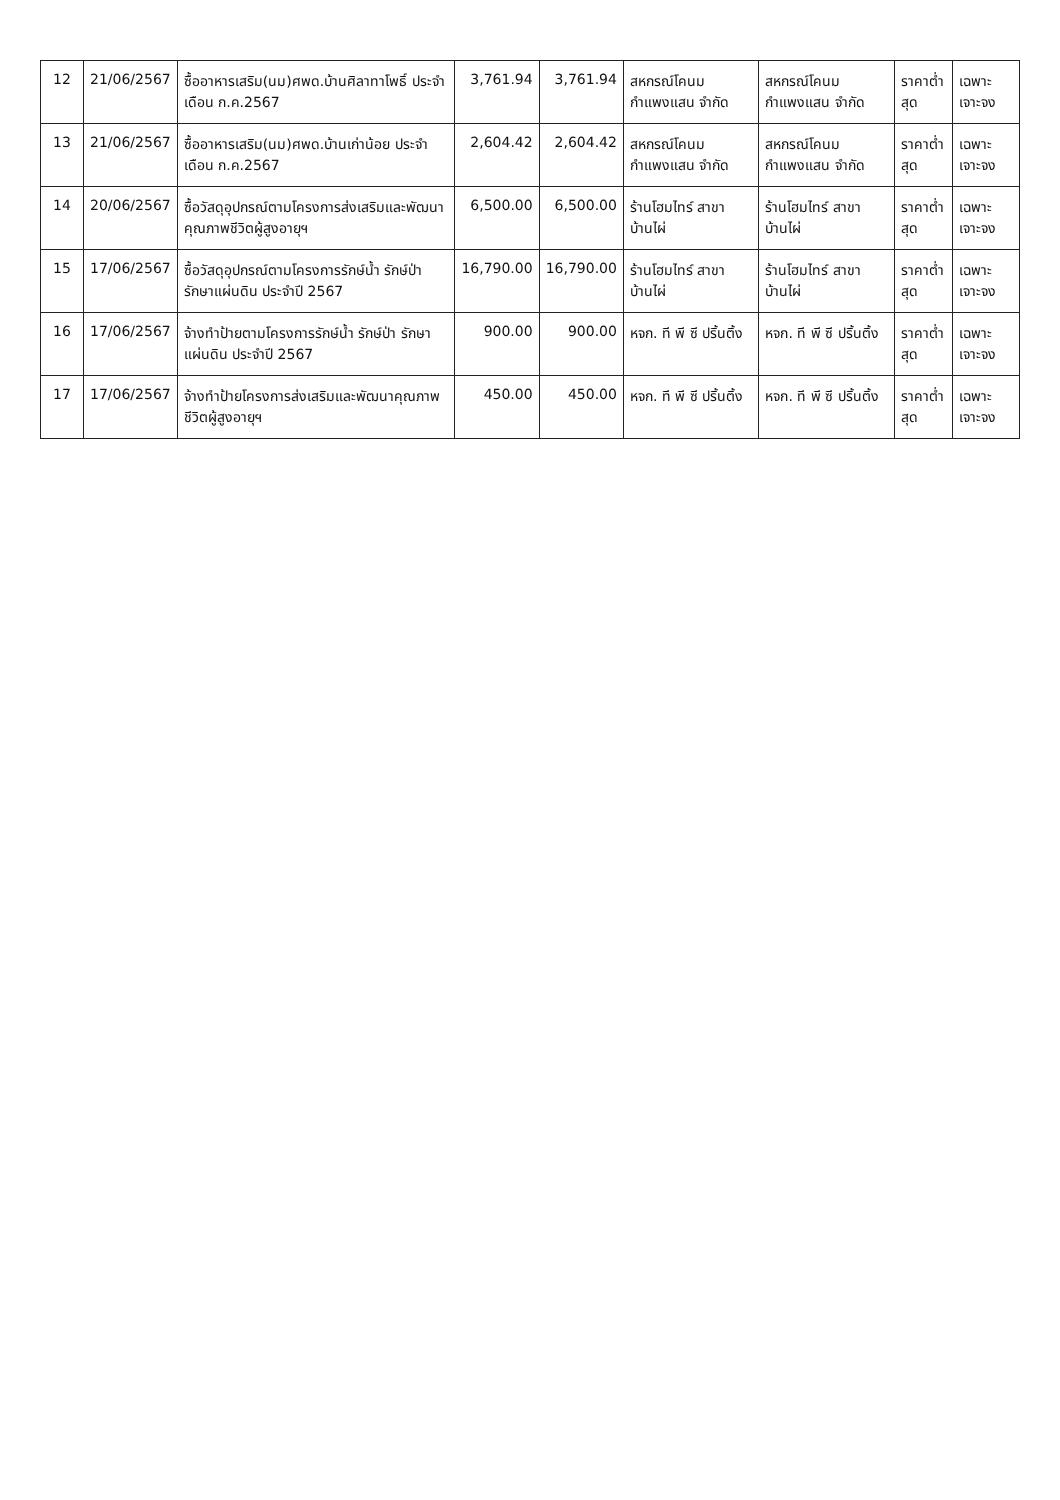| 12 | 21/06/2567 | ซื้ออาหารเสริม(นม)ศพด.บ้านศิลาทาโพธิ์ ประจำเดือน ก.ค.2567 | 3,761.94 | 3,761.94 | สหกรณ์โคนมกำแพงแสน จำกัด | สหกรณ์โคนมกำแพงแสน จำกัด | ราคาต่ำสุด | เฉพาะเจาะจง |
| 13 | 21/06/2567 | ซื้ออาหารเสริม(นม)ศพด.บ้านเก่าน้อย ประจำเดือน ก.ค.2567 | 2,604.42 | 2,604.42 | สหกรณ์โคนมกำแพงแสน จำกัด | สหกรณ์โคนมกำแพงแสน จำกัด | ราคาต่ำสุด | เฉพาะเจาะจง |
| 14 | 20/06/2567 | ซื้อวัสดุอุปกรณ์ตามโครงการส่งเสริมและพัฒนาคุณภาพชีวิตผู้สูงอายุฯ | 6,500.00 | 6,500.00 | ร้านโฮมไทร์ สาขาบ้านไผ่ | ร้านโฮมไทร์ สาขาบ้านไผ่ | ราคาต่ำสุด | เฉพาะเจาะจง |
| 15 | 17/06/2567 | ซื้อวัสดุอุปกรณ์ตามโครงการรักษ์น้ำ รักษ์ป่า รักษาแผ่นดิน ประจำปี 2567 | 16,790.00 | 16,790.00 | ร้านโฮมไทร์ สาขาบ้านไผ่ | ร้านโฮมไทร์ สาขาบ้านไผ่ | ราคาต่ำสุด | เฉพาะเจาะจง |
| 16 | 17/06/2567 | จ้างทำป้ายตามโครงการรักษ์น้ำ รักษ์ป่า รักษาแผ่นดิน ประจำปี 2567 | 900.00 | 900.00 | หจก. ที พี ซี ปริ้นติ้ง | หจก. ที พี ซี ปริ้นติ้ง | ราคาต่ำสุด | เฉพาะเจาะจง |
| 17 | 17/06/2567 | จ้างทำป้ายโครงการส่งเสริมและพัฒนาคุณภาพชีวิตผู้สูงอายุฯ | 450.00 | 450.00 | หจก. ที พี ซี ปริ้นติ้ง | หจก. ที พี ซี ปริ้นติ้ง | ราคาต่ำสุด | เฉพาะเจาะจง |